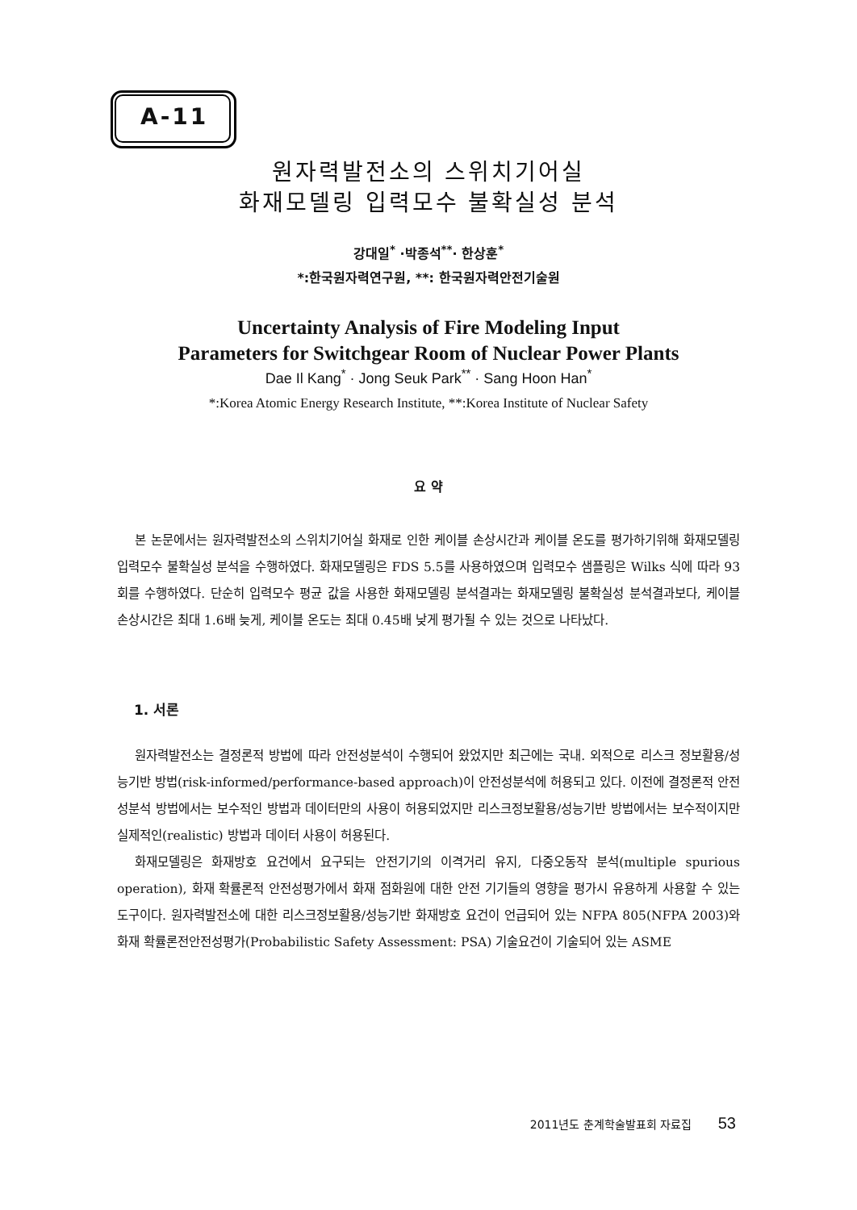A-11
원자력발전소의 스위치기어실
화재모델링 입력모수 불확실성 분석
강대일<sup>*</sup> ·박종석<sup>**</sup>· 한상훈<sup>*</sup>
*:한국원자력연구원, **: 한국원자력안전기술원
Uncertainty Analysis of Fire Modeling Input
Parameters for Switchgear Room of Nuclear Power Plants
Dae Il Kang<sup>*</sup> · Jong Seuk Park<sup>**</sup> · Sang Hoon Han<sup>*</sup>
*:Korea Atomic Energy Research Institute, **:Korea Institute of Nuclear Safety
요 약
본 논문에서는 원자력발전소의 스위치기어실 화재로 인한 케이블 손상시간과 케이블 온도를 평가하기위해 화재모델링 입력모수 불확실성 분석을 수행하였다. 화재모델링은 FDS 5.5를 사용하였으며 입력모수 샘플링은 Wilks 식에 따라 93회를 수행하였다. 단순히 입력모수 평균 값을 사용한 화재모델링 분석결과는 화재모델링 불확실성 분석결과보다, 케이블 손상시간은 최대 1.6배 늦게, 케이블 온도는 최대 0.45배 낮게 평가될 수 있는 것으로 나타났다.
1. 서론
원자력발전소는 결정론적 방법에 따라 안전성분석이 수행되어 왔었지만 최근에는 국내. 외적으로 리스크 정보활용/성능기반 방법(risk-informed/performance-based approach)이 안전성분석에 허용되고 있다. 이전에 결정론적 안전성분석 방법에서는 보수적인 방법과 데이터만의 사용이 허용되었지만 리스크정보활용/성능기반 방법에서는 보수적이지만 실제적인(realistic) 방법과 데이터 사용이 허용된다.
화재모델링은 화재방호 요건에서 요구되는 안전기기의 이격거리 유지, 다중오동작 분석(multiple spurious operation), 화재 확률론적 안전성평가에서 화재 점화원에 대한 안전 기기들의 영향을 평가시 유용하게 사용할 수 있는 도구이다. 원자력발전소에 대한 리스크정보활용/성능기반 화재방호 요건이 언급되어 있는 NFPA 805(NFPA 2003)와 화재 확률론전안전성평가(Probabilistic Safety Assessment: PSA) 기술요건이 기술되어 있는 ASME
2011년도 춘계학술발표회 자료집 53